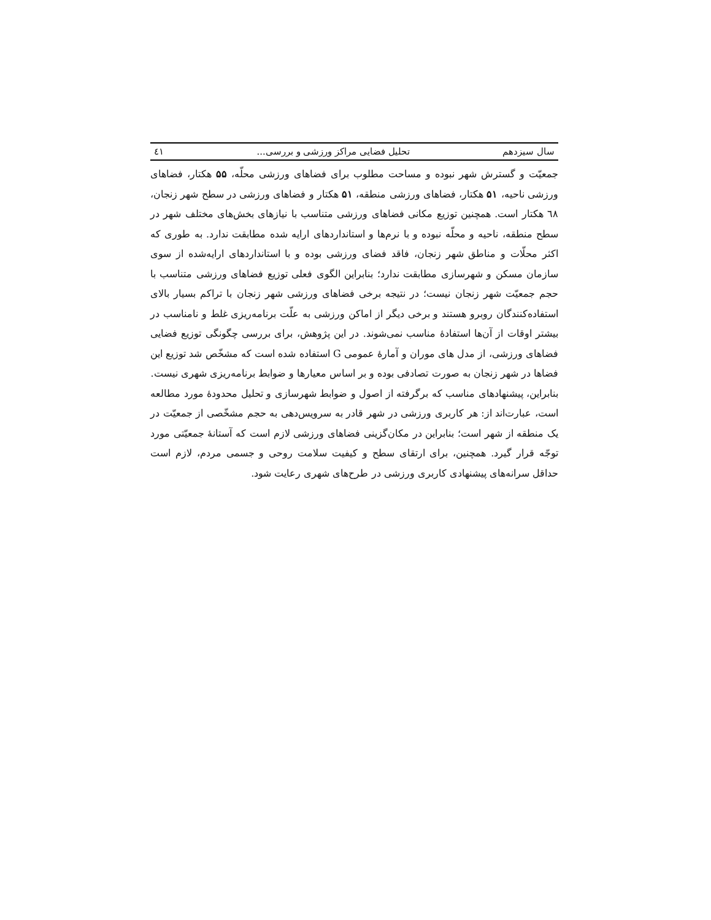سال سیزدهم تحلیل فضایی مراکز ورزشی و بررسی... ٤١
جمعیّت و گسترش شهر نبوده و مساحت مطلوب برای فضاهای ورزشی محلّه، ۵۵ هکتار، فضاهای ورزشی ناحیه، ۵۱ هکتار، فضاهای ورزشی منطقه، ۵۱ هکتار و فضاهای ورزشی در سطح شهر زنجان، ٦٨ هکتار است. همچنین توزیع مکانی فضاهای ورزشی متناسب با نیازهای بخش‌های مختلف شهر در سطح منطقه، ناحیه و محلّه نبوده و با نرم‌ها و استانداردهای ارایه شده مطابقت ندارد. به طوری که اکثر محلّات و مناطق شهر زنجان، فاقد فضای ورزشی بوده و با استانداردهای ارایه‌شده از سوی سازمان مسکن و شهرسازی مطابقت ندارد؛ بنابراین الگوی فعلی توزیع فضاهای ورزشی متناسب با حجم جمعیّت شهر زنجان نیست؛ در نتیجه برخی فضاهای ورزشی شهر زنجان با تراکم بسیار بالای استفاده‌کنندگان روبرو هستند و برخی دیگر از اماکن ورزشی به علّت برنامه‌ریزی غلط و نامناسب در بیشتر اوقات از آن‌ها استفادهٔ مناسب نمی‌شوند. در این پژوهش، برای بررسی چگونگی توزیع فضایی فضاهای ورزشی، از مدل های موران و آمارهٔ عمومی G استفاده شده است که مشخّص شد توزیع این فضاها در شهر زنجان به صورت تصادفی بوده و بر اساس معیارها و ضوابط برنامه‌ریزی شهری نیست.
بنابراین، پیشنهادهای مناسب که برگرفته از اصول و ضوابط شهرسازی و تحلیل محدودهٔ مورد مطالعه است، عبارت‌اند از: هر کاربری ورزشی در شهر قادر به سرویس‌دهی به حجم مشخّصی از جمعیّت در یک منطقه از شهر است؛ بنابراین در مکان‌گزینی فضاهای ورزشی لازم است که آستانهٔ جمعیّتی مورد توجّه قرار گیرد. همچنین، برای ارتقای سطح و کیفیت سلامت روحی و جسمی مردم، لازم است حداقل سرانه‌های پیشنهادی کاربری ورزشی در طرح‌های شهری رعایت شود.